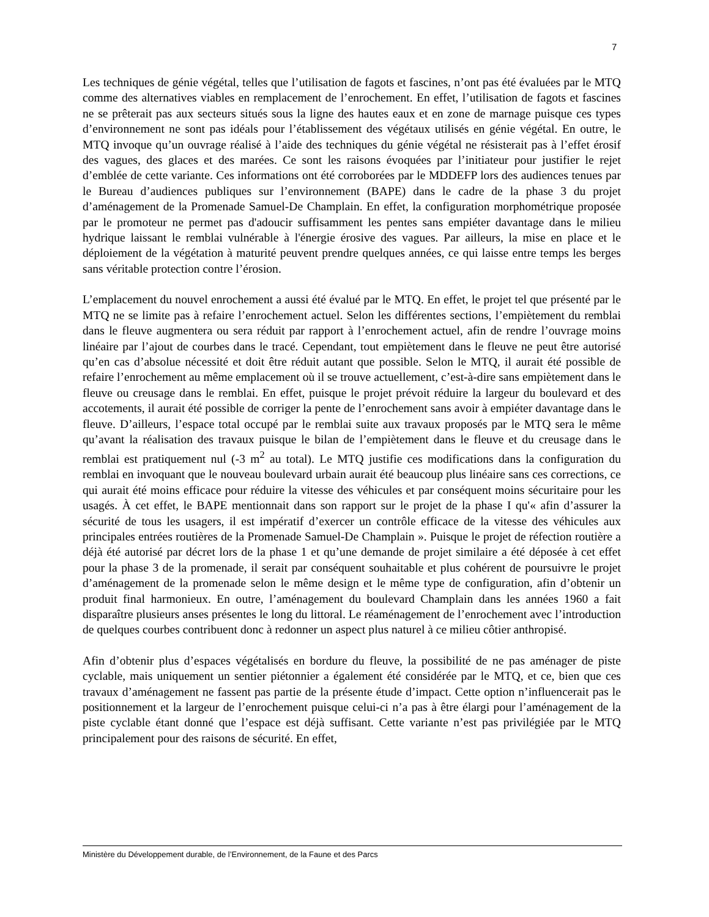7
Les techniques de génie végétal, telles que l’utilisation de fagots et fascines, n’ont pas été évaluées par le MTQ comme des alternatives viables en remplacement de l’enrochement. En effet, l’utilisation de fagots et fascines ne se prêterait pas aux secteurs situés sous la ligne des hautes eaux et en zone de marnage puisque ces types d’environnement ne sont pas idéals pour l’établissement des végétaux utilisés en génie végétal. En outre, le MTQ invoque qu’un ouvrage réalisé à l’aide des techniques du génie végétal ne résisterait pas à l’effet érosif des vagues, des glaces et des marées. Ce sont les raisons évoquées par l’initiateur pour justifier le rejet d’emblée de cette variante. Ces informations ont été corroborées par le MDDEFP lors des audiences tenues par le Bureau d’audiences publiques sur l’environnement (BAPE) dans le cadre de la phase 3 du projet d’aménagement de la Promenade Samuel-De Champlain. En effet, la configuration morphométrique proposée par le promoteur ne permet pas d'adoucir suffisamment les pentes sans empiéter davantage dans le milieu hydrique laissant le remblai vulnérable à l'énergie érosive des vagues. Par ailleurs, la mise en place et le déploiement de la végétation à maturité peuvent prendre quelques années, ce qui laisse entre temps les berges sans véritable protection contre l’érosion.
L’emplacement du nouvel enrochement a aussi été évalué par le MTQ. En effet, le projet tel que présenté par le MTQ ne se limite pas à refaire l’enrochement actuel. Selon les différentes sections, l’empiètement du remblai dans le fleuve augmentera ou sera réduit par rapport à l’enrochement actuel, afin de rendre l’ouvrage moins linéaire par l’ajout de courbes dans le tracé. Cependant, tout empiètement dans le fleuve ne peut être autorisé qu’en cas d’absolue nécessité et doit être réduit autant que possible. Selon le MTQ, il aurait été possible de refaire l’enrochement au même emplacement où il se trouve actuellement, c’est-à-dire sans empiètement dans le fleuve ou creusage dans le remblai. En effet, puisque le projet prévoit réduire la largeur du boulevard et des accotements, il aurait été possible de corriger la pente de l’enrochement sans avoir à empiéter davantage dans le fleuve. D’ailleurs, l’espace total occupé par le remblai suite aux travaux proposés par le MTQ sera le même qu’avant la réalisation des travaux puisque le bilan de l’empiètement dans le fleuve et du creusage dans le remblai est pratiquement nul (-3 m<sup>2</sup> au total). Le MTQ justifie ces modifications dans la configuration du remblai en invoquant que le nouveau boulevard urbain aurait été beaucoup plus linéaire sans ces corrections, ce qui aurait été moins efficace pour réduire la vitesse des véhicules et par conséquent moins sécuritaire pour les usagés. À cet effet, le BAPE mentionnait dans son rapport sur le projet de la phase I qu'« afin d’assurer la sécurité de tous les usagers, il est impératif d’exercer un contrôle efficace de la vitesse des véhicules aux principales entrées routières de la Promenade Samuel-De Champlain ». Puisque le projet de réfection routière a déjà été autorisé par décret lors de la phase 1 et qu’une demande de projet similaire a été déposée à cet effet pour la phase 3 de la promenade, il serait par conséquent souhaitable et plus cohérent de poursuivre le projet d’aménagement de la promenade selon le même design et le même type de configuration, afin d’obtenir un produit final harmonieux. En outre, l’aménagement du boulevard Champlain dans les années 1960 a fait disparaître plusieurs anses présentes le long du littoral. Le réaménagement de l’enrochement avec l’introduction de quelques courbes contribuent donc à redonner un aspect plus naturel à ce milieu côtier anthropisé.
Afin d’obtenir plus d’espaces végétalisés en bordure du fleuve, la possibilité de ne pas aménager de piste cyclable, mais uniquement un sentier piétonnier a également été considérée par le MTQ, et ce, bien que ces travaux d’aménagement ne fassent pas partie de la présente étude d’impact. Cette option n’influencerait pas le positionnement et la largeur de l’enrochement puisque celui-ci n’a pas à être élargi pour l’aménagement de la piste cyclable étant donné que l’espace est déjà suffisant. Cette variante n’est pas privilégiée par le MTQ principalement pour des raisons de sécurité. En effet,
Ministère du Développement durable, de l’Environnement, de la Faune et des Parcs